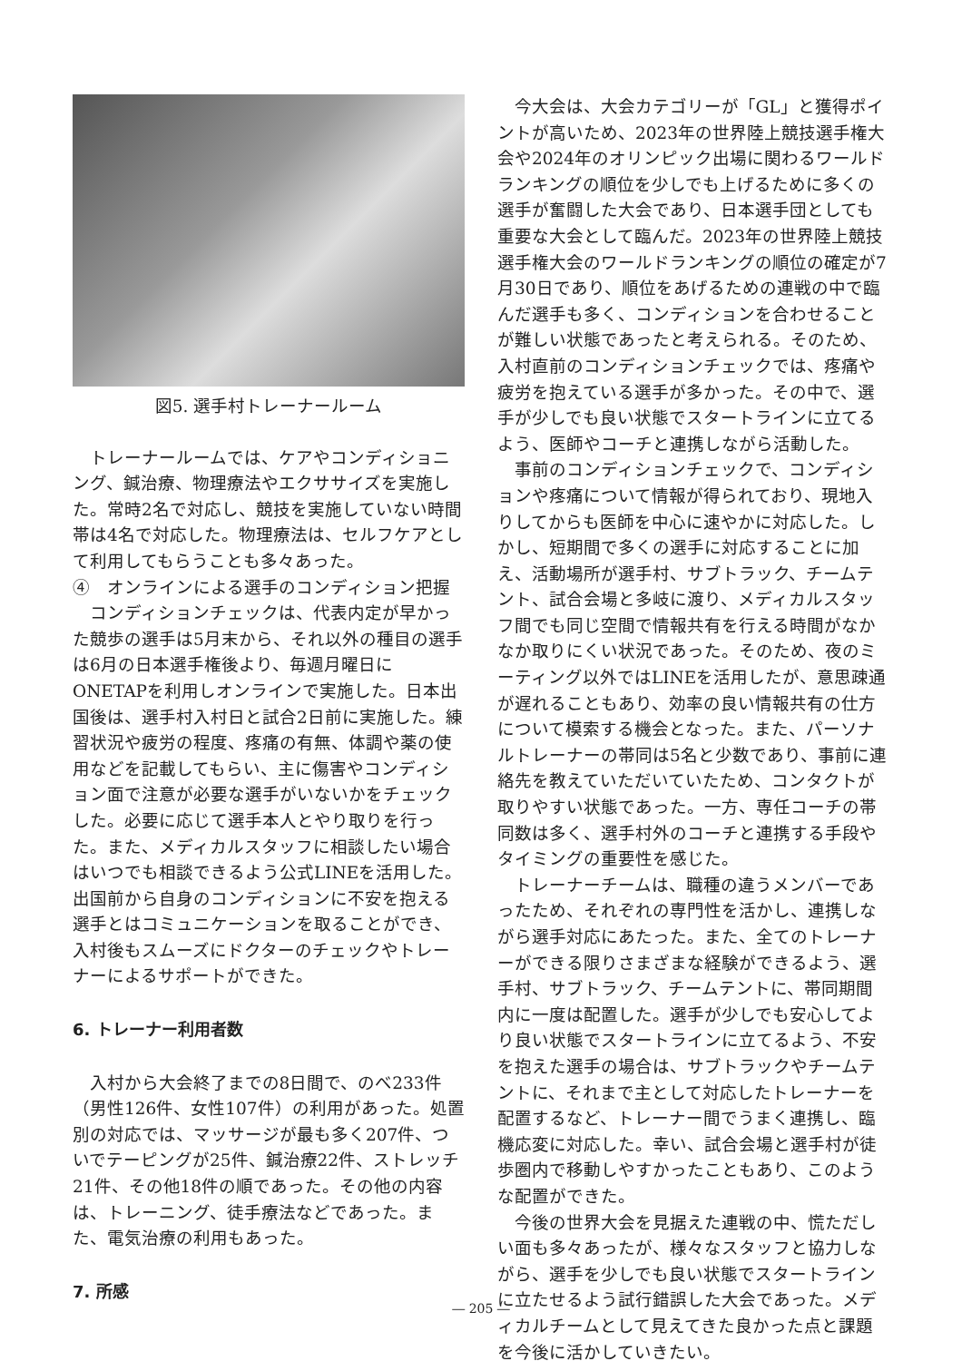図5. 選手村トレーナールーム
トレーナールームでは、ケアやコンディショニング、鍼治療、物理療法やエクササイズを実施した。常時2名で対応し、競技を実施していない時間帯は4名で対応した。物理療法は、セルフケアとして利用してもらうことも多々あった。
④　オンラインによる選手のコンディション把握
コンディションチェックは、代表内定が早かった競歩の選手は5月末から、それ以外の種目の選手は6月の日本選手権後より、毎週月曜日にONETAPを利用しオンラインで実施した。日本出国後は、選手村入村日と試合2日前に実施した。練習状況や疲労の程度、疼痛の有無、体調や薬の使用などを記載してもらい、主に傷害やコンディション面で注意が必要な選手がいないかをチェックした。必要に応じて選手本人とやり取りを行った。また、メディカルスタッフに相談したい場合はいつでも相談できるよう公式LINEを活用した。出国前から自身のコンディションに不安を抱える選手とはコミュニケーションを取ることができ、入村後もスムーズにドクターのチェックやトレーナーによるサポートができた。
6. トレーナー利用者数
入村から大会終了までの8日間で、のべ233件（男性126件、女性107件）の利用があった。処置別の対応では、マッサージが最も多く207件、ついでテーピングが25件、鍼治療22件、ストレッチ21件、その他18件の順であった。その他の内容は、トレーニング、徒手療法などであった。また、電気治療の利用もあった。
7. 所感
今大会は、大会カテゴリーが「GL」と獲得ポイントが高いため、2023年の世界陸上競技選手権大会や2024年のオリンピック出場に関わるワールドランキングの順位を少しでも上げるために多くの選手が奮闘した大会であり、日本選手団としても重要な大会として臨んだ。2023年の世界陸上競技選手権大会のワールドランキングの順位の確定が7月30日であり、順位をあげるための連戦の中で臨んだ選手も多く、コンディションを合わせることが難しい状態であったと考えられる。そのため、入村直前のコンディションチェックでは、疼痛や疲労を抱えている選手が多かった。その中で、選手が少しでも良い状態でスタートラインに立てるよう、医師やコーチと連携しながら活動した。
事前のコンディションチェックで、コンディションや疼痛について情報が得られており、現地入りしてからも医師を中心に速やかに対応した。しかし、短期間で多くの選手に対応することに加え、活動場所が選手村、サブトラック、チームテント、試合会場と多岐に渡り、メディカルスタッフ間でも同じ空間で情報共有を行える時間がなかなか取りにくい状況であった。そのため、夜のミーティング以外ではLINEを活用したが、意思疎通が遅れることもあり、効率の良い情報共有の仕方について模索する機会となった。また、パーソナルトレーナーの帯同は5名と少数であり、事前に連絡先を教えていただいていたため、コンタクトが取りやすい状態であった。一方、専任コーチの帯同数は多く、選手村外のコーチと連携する手段やタイミングの重要性を感じた。
トレーナーチームは、職種の違うメンバーであったため、それぞれの専門性を活かし、連携しながら選手対応にあたった。また、全てのトレーナーができる限りさまざまな経験ができるよう、選手村、サブトラック、チームテントに、帯同期間内に一度は配置した。選手が少しでも安心してより良い状態でスタートラインに立てるよう、不安を抱えた選手の場合は、サブトラックやチームテントに、それまで主として対応したトレーナーを配置するなど、トレーナー間でうまく連携し、臨機応変に対応した。幸い、試合会場と選手村が徒歩圏内で移動しやすかったこともあり、このような配置ができた。
今後の世界大会を見据えた連戦の中、慌ただしい面も多々あったが、様々なスタッフと協力しながら、選手を少しでも良い状態でスタートラインに立たせるよう試行錯誤した大会であった。メディカルチームとして見えてきた良かった点と課題を今後に活かしていきたい。
― 205 ―